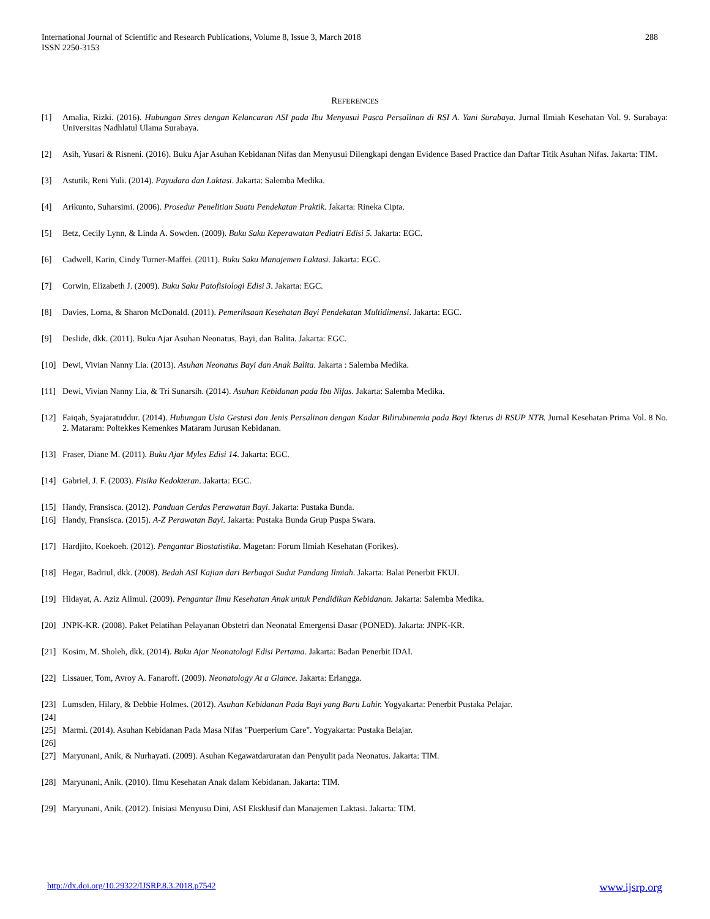288 International Journal of Scientific and Research Publications, Volume 8, Issue 3, March 2018
ISSN 2250-3153
REFERENCES
[1] Amalia, Rizki. (2016). Hubungan Stres dengan Kelancaran ASI pada Ibu Menyusui Pasca Persalinan di RSI A. Yani Surabaya. Jurnal Ilmiah Kesehatan Vol. 9. Surabaya: Universitas Nadhlatul Ulama Surabaya.
[2] Asih, Yusari & Risneni. (2016). Buku Ajar Asuhan Kebidanan Nifas dan Menyusui Dilengkapi dengan Evidence Based Practice dan Daftar Titik Asuhan Nifas. Jakarta: TIM.
[3] Astutik, Reni Yuli. (2014). Payudara dan Laktasi. Jakarta: Salemba Medika.
[4] Arikunto, Suharsimi. (2006). Prosedur Penelitian Suatu Pendekatan Praktik. Jakarta: Rineka Cipta.
[5] Betz, Cecily Lynn, & Linda A. Sowden. (2009). Buku Saku Keperawatan Pediatri Edisi 5. Jakarta: EGC.
[6] Cadwell, Karin, Cindy Turner-Maffei. (2011). Buku Saku Manajemen Laktasi. Jakarta: EGC.
[7] Corwin, Elizabeth J. (2009). Buku Saku Patofisiologi Edisi 3. Jakarta: EGC.
[8] Davies, Lorna, & Sharon McDonald. (2011). Pemeriksaan Kesehatan Bayi Pendekatan Multidimensi. Jakarta: EGC.
[9] Deslide, dkk. (2011). Buku Ajar Asuhan Neonatus, Bayi, dan Balita. Jakarta: EGC.
[10] Dewi, Vivian Nanny Lia. (2013). Asuhan Neonatus Bayi dan Anak Balita. Jakarta : Salemba Medika.
[11] Dewi, Vivian Nanny Lia, & Tri Sunarsih. (2014). Asuhan Kebidanan pada Ibu Nifas. Jakarta: Salemba Medika.
[12] Faiqah, Syajaratuddur. (2014). Hubungan Usia Gestasi dan Jenis Persalinan dengan Kadar Bilirubinemia pada Bayi Ikterus di RSUP NTB. Jurnal Kesehatan Prima Vol. 8 No. 2. Mataram: Poltekkes Kemenkes Mataram Jurusan Kebidanan.
[13] Fraser, Diane M. (2011). Buku Ajar Myles Edisi 14. Jakarta: EGC.
[14] Gabriel, J. F. (2003). Fisika Kedokteran. Jakarta: EGC.
[15] Handy, Fransisca. (2012). Panduan Cerdas Perawatan Bayi. Jakarta: Pustaka Bunda.
[16] Handy, Fransisca. (2015). A-Z Perawatan Bayi. Jakarta: Pustaka Bunda Grup Puspa Swara.
[17] Hardjito, Koekoeh. (2012). Pengantar Biostatistika. Magetan: Forum Ilmiah Kesehatan (Forikes).
[18] Hegar, Badriul, dkk. (2008). Bedah ASI Kajian dari Berbagai Sudut Pandang Ilmiah. Jakarta: Balai Penerbit FKUI.
[19] Hidayat, A. Aziz Alimul. (2009). Pengantar Ilmu Kesehatan Anak untuk Pendidikan Kebidanan. Jakarta: Salemba Medika.
[20] JNPK-KR. (2008). Paket Pelatihan Pelayanan Obstetri dan Neonatal Emergensi Dasar (PONED). Jakarta: JNPK-KR.
[21] Kosim, M. Sholeh, dkk. (2014). Buku Ajar Neonatologi Edisi Pertama. Jakarta: Badan Penerbit IDAI.
[22] Lissauer, Tom, Avroy A. Fanaroff. (2009). Neonatology At a Glance. Jakarta: Erlangga.
[23] Lumsden, Hilary, & Debbie Holmes. (2012). Asuhan Kebidanan Pada Bayi yang Baru Lahir. Yogyakarta: Penerbit Pustaka Pelajar.
[24]
[25] Marmi. (2014). Asuhan Kebidanan Pada Masa Nifas "Puerperium Care". Yogyakarta: Pustaka Belajar.
[26]
[27] Maryunani, Anik, & Nurhayati. (2009). Asuhan Kegawatdaruratan dan Penyulit pada Neonatus. Jakarta: TIM.
[28] Maryunani, Anik. (2010). Ilmu Kesehatan Anak dalam Kebidanan. Jakarta: TIM.
[29] Maryunani, Anik. (2012). Inisiasi Menyusu Dini, ASI Eksklusif dan Manajemen Laktasi. Jakarta: TIM.
www.ijsrp.org http://dx.doi.org/10.29322/IJSRP.8.3.2018.p7542